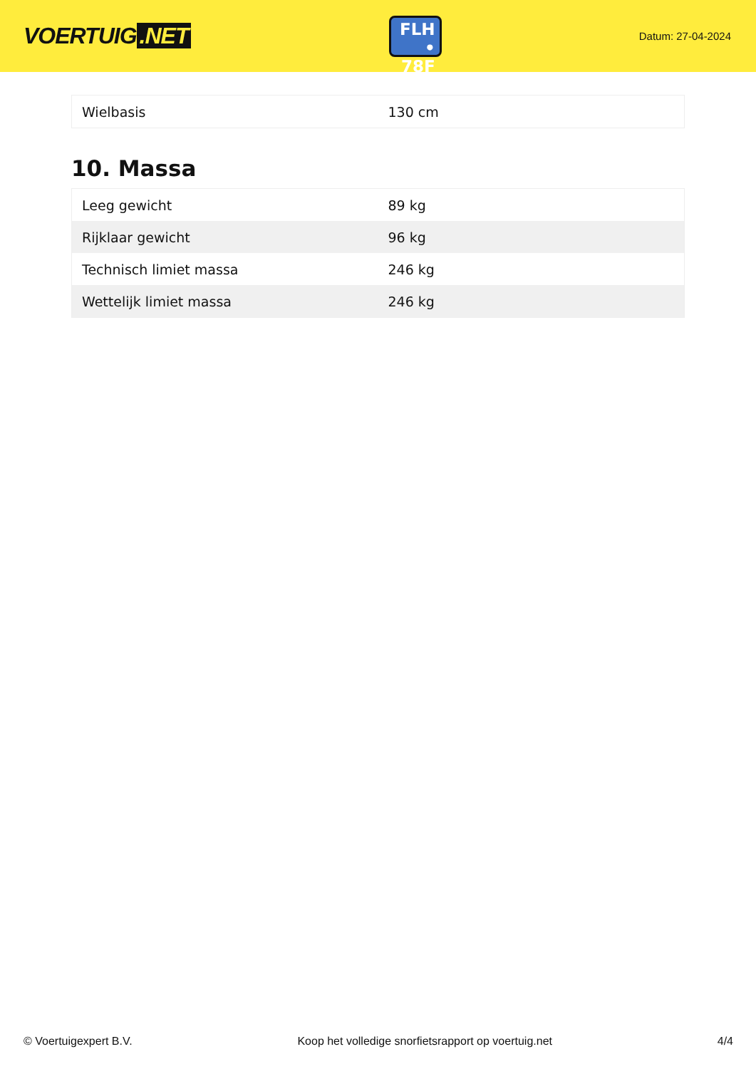VOERTUIG.NET
FLH
• 78F
Datum: 27-04-2024
| Wielbasis | 130 cm |
10. Massa
| Leeg gewicht | 89 kg |
| Rijklaar gewicht | 96 kg |
| Technisch limiet massa | 246 kg |
| Wettelijk limiet massa | 246 kg |
© Voertuigexpert B.V. Koop het volledige snorfietsrapport op voertuig.net 4/4